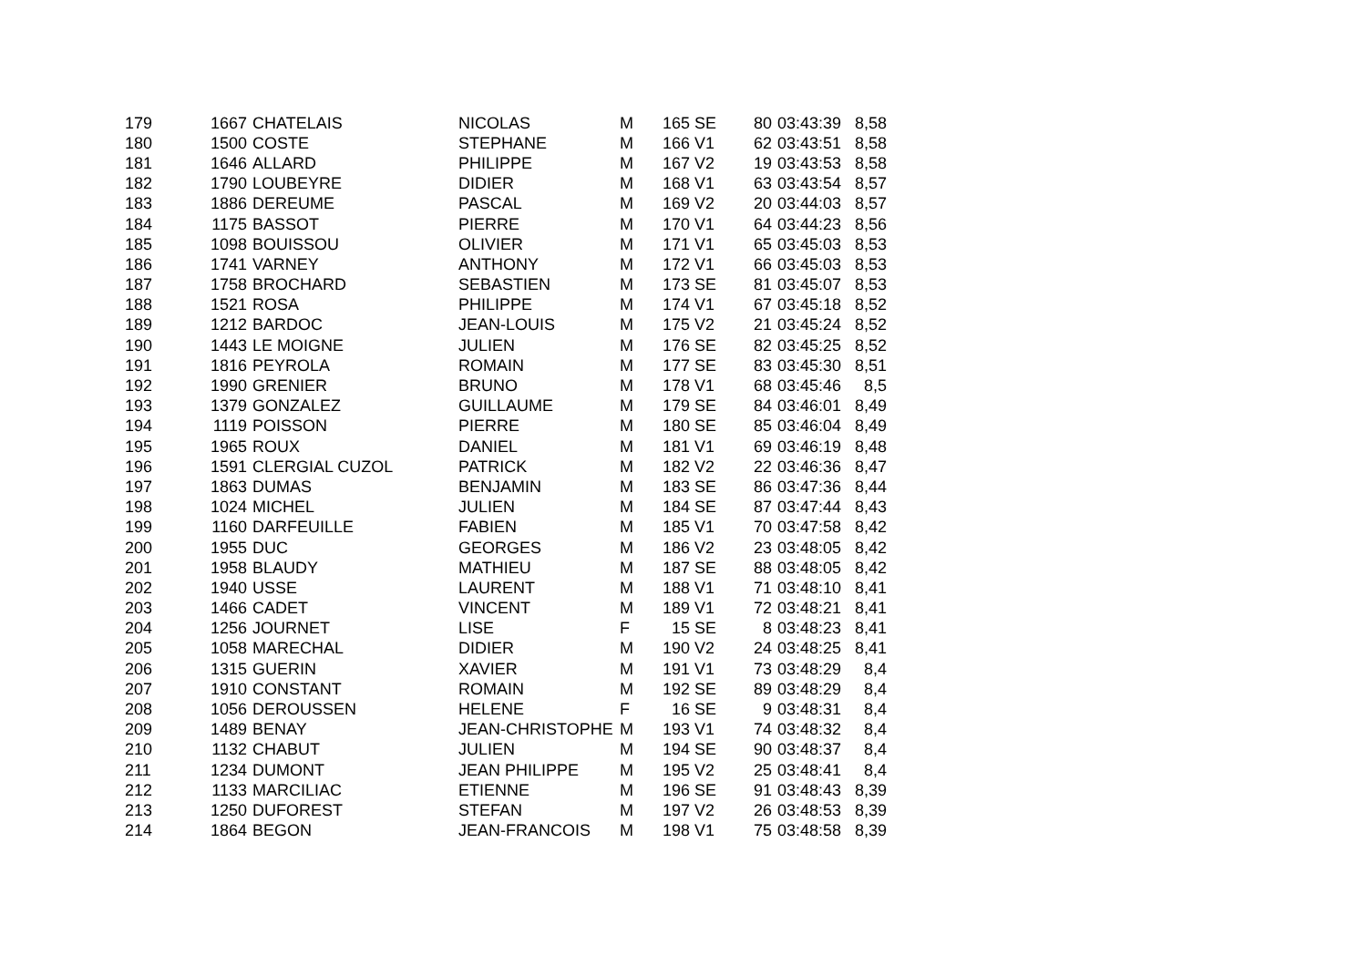| 179 | 1667 | CHATELAIS | NICOLAS | M | 165 | SE | 80 | 03:43:39 | 8,58 |
| 180 | 1500 | COSTE | STEPHANE | M | 166 | V1 | 62 | 03:43:51 | 8,58 |
| 181 | 1646 | ALLARD | PHILIPPE | M | 167 | V2 | 19 | 03:43:53 | 8,58 |
| 182 | 1790 | LOUBEYRE | DIDIER | M | 168 | V1 | 63 | 03:43:54 | 8,57 |
| 183 | 1886 | DEREUME | PASCAL | M | 169 | V2 | 20 | 03:44:03 | 8,57 |
| 184 | 1175 | BASSOT | PIERRE | M | 170 | V1 | 64 | 03:44:23 | 8,56 |
| 185 | 1098 | BOUISSOU | OLIVIER | M | 171 | V1 | 65 | 03:45:03 | 8,53 |
| 186 | 1741 | VARNEY | ANTHONY | M | 172 | V1 | 66 | 03:45:03 | 8,53 |
| 187 | 1758 | BROCHARD | SEBASTIEN | M | 173 | SE | 81 | 03:45:07 | 8,53 |
| 188 | 1521 | ROSA | PHILIPPE | M | 174 | V1 | 67 | 03:45:18 | 8,52 |
| 189 | 1212 | BARDOC | JEAN-LOUIS | M | 175 | V2 | 21 | 03:45:24 | 8,52 |
| 190 | 1443 | LE MOIGNE | JULIEN | M | 176 | SE | 82 | 03:45:25 | 8,52 |
| 191 | 1816 | PEYROLA | ROMAIN | M | 177 | SE | 83 | 03:45:30 | 8,51 |
| 192 | 1990 | GRENIER | BRUNO | M | 178 | V1 | 68 | 03:45:46 | 8,5 |
| 193 | 1379 | GONZALEZ | GUILLAUME | M | 179 | SE | 84 | 03:46:01 | 8,49 |
| 194 | 1119 | POISSON | PIERRE | M | 180 | SE | 85 | 03:46:04 | 8,49 |
| 195 | 1965 | ROUX | DANIEL | M | 181 | V1 | 69 | 03:46:19 | 8,48 |
| 196 | 1591 | CLERGIAL CUZOL | PATRICK | M | 182 | V2 | 22 | 03:46:36 | 8,47 |
| 197 | 1863 | DUMAS | BENJAMIN | M | 183 | SE | 86 | 03:47:36 | 8,44 |
| 198 | 1024 | MICHEL | JULIEN | M | 184 | SE | 87 | 03:47:44 | 8,43 |
| 199 | 1160 | DARFEUILLE | FABIEN | M | 185 | V1 | 70 | 03:47:58 | 8,42 |
| 200 | 1955 | DUC | GEORGES | M | 186 | V2 | 23 | 03:48:05 | 8,42 |
| 201 | 1958 | BLAUDY | MATHIEU | M | 187 | SE | 88 | 03:48:05 | 8,42 |
| 202 | 1940 | USSE | LAURENT | M | 188 | V1 | 71 | 03:48:10 | 8,41 |
| 203 | 1466 | CADET | VINCENT | M | 189 | V1 | 72 | 03:48:21 | 8,41 |
| 204 | 1256 | JOURNET | LISE | F | 15 | SE | 8 | 03:48:23 | 8,41 |
| 205 | 1058 | MARECHAL | DIDIER | M | 190 | V2 | 24 | 03:48:25 | 8,41 |
| 206 | 1315 | GUERIN | XAVIER | M | 191 | V1 | 73 | 03:48:29 | 8,4 |
| 207 | 1910 | CONSTANT | ROMAIN | M | 192 | SE | 89 | 03:48:29 | 8,4 |
| 208 | 1056 | DEROUSSEN | HELENE | F | 16 | SE | 9 | 03:48:31 | 8,4 |
| 209 | 1489 | BENAY | JEAN-CHRISTOPHE | M | 193 | V1 | 74 | 03:48:32 | 8,4 |
| 210 | 1132 | CHABUT | JULIEN | M | 194 | SE | 90 | 03:48:37 | 8,4 |
| 211 | 1234 | DUMONT | JEAN PHILIPPE | M | 195 | V2 | 25 | 03:48:41 | 8,4 |
| 212 | 1133 | MARCILIAC | ETIENNE | M | 196 | SE | 91 | 03:48:43 | 8,39 |
| 213 | 1250 | DUFOREST | STEFAN | M | 197 | V2 | 26 | 03:48:53 | 8,39 |
| 214 | 1864 | BEGON | JEAN-FRANCOIS | M | 198 | V1 | 75 | 03:48:58 | 8,39 |